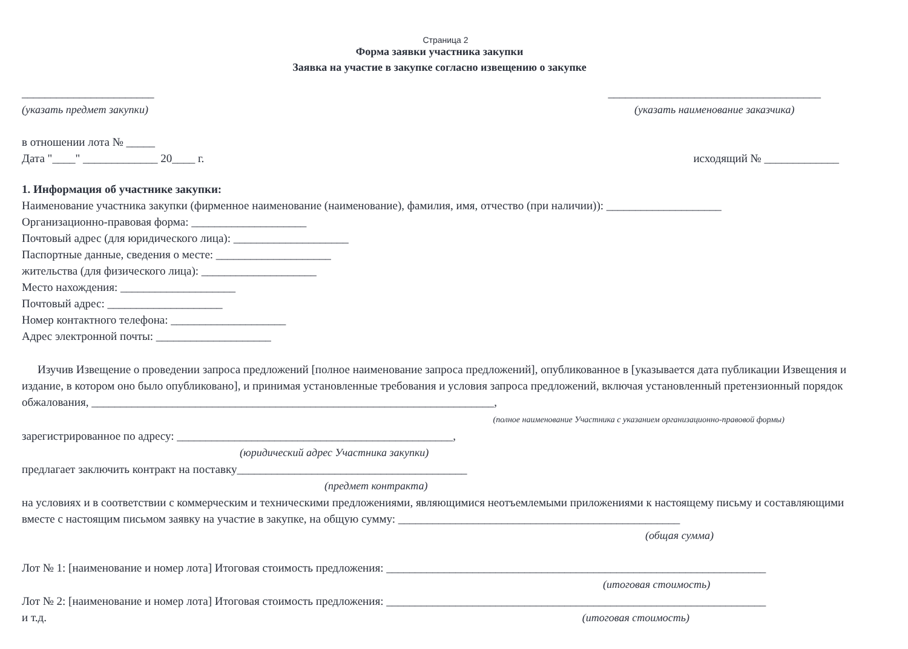Страница 2
Форма заявки участника закупки
Заявка на участие в закупке согласно извещению о закупке
_______________________
(указать предмет закупки)
_____________________________________
(указать наименование заказчика)
в отношении лота № _____
Дата "____" _____________ 20____ г.
исходящий № _____________
1. Информация об участнике закупки:
Наименование участника закупки (фирменное наименование (наименование), фамилия, имя, отчество (при наличии)): ____________________
Организационно-правовая форма: ____________________
Почтовый адрес (для юридического лица): ____________________
Паспортные данные, сведения о месте: ____________________
жительства (для физического лица): ____________________
Место нахождения: ____________________
Почтовый адрес: ____________________
Номер контактного телефона: ____________________
Адрес электронной почты: ____________________
Изучив Извещение о проведении запроса предложений [полное наименование запроса предложений], опубликованное в [указывается дата публикации Извещения и издание, в котором оно было опубликовано], и принимая установленные требования и условия запроса предложений, включая установленный претензионный порядок обжалования, ______________________________________________________________________,
(полное наименование Участника с указанием организационно-правовой формы)
зарегистрированное по адресу: ________________________________________________,
(юридический адрес Участника закупки)
предлагает заключить контракт на поставку________________________________________
(предмет контракта)
на условиях и в соответствии с коммерческим и техническими предложениями, являющимися неотъемлемыми приложениями к настоящему письму и составляющими вместе с настоящим письмом заявку на участие в закупке, на общую сумму: _________________________________________________
(общая сумма)
Лот № 1: [наименование и номер лота] Итоговая стоимость предложения: __________________________________________________________________
(итоговая стоимость)
Лот № 2: [наименование и номер лота] Итоговая стоимость предложения: __________________________________________________________________
и т.д. (итоговая стоимость)